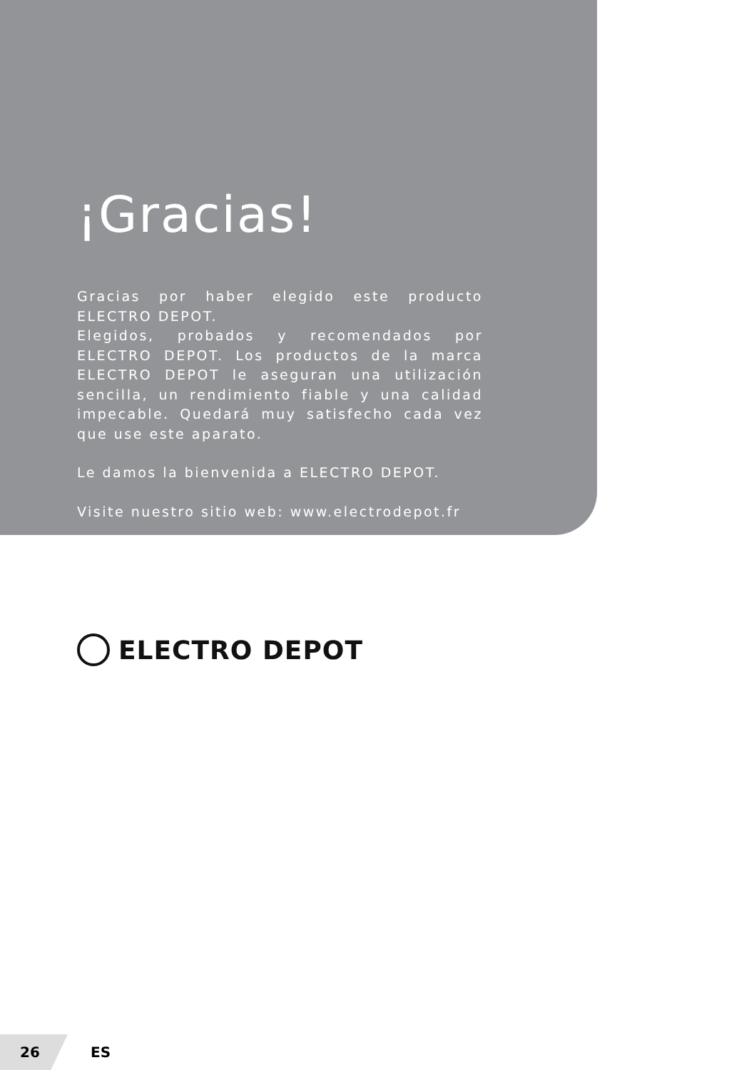¡Gracias!
Gracias por haber elegido este producto ELECTRO DEPOT.
Elegidos, probados y recomendados por ELECTRO DEPOT. Los productos de la marca ELECTRO DEPOT le aseguran una utilización sencilla, un rendimiento fiable y una calidad impecable. Quedará muy satisfecho cada vez que use este aparato.
Le damos la bienvenida a ELECTRO DEPOT.
Visite nuestro sitio web: www.electrodepot.fr
ELECTRO DEPOT
26
ES